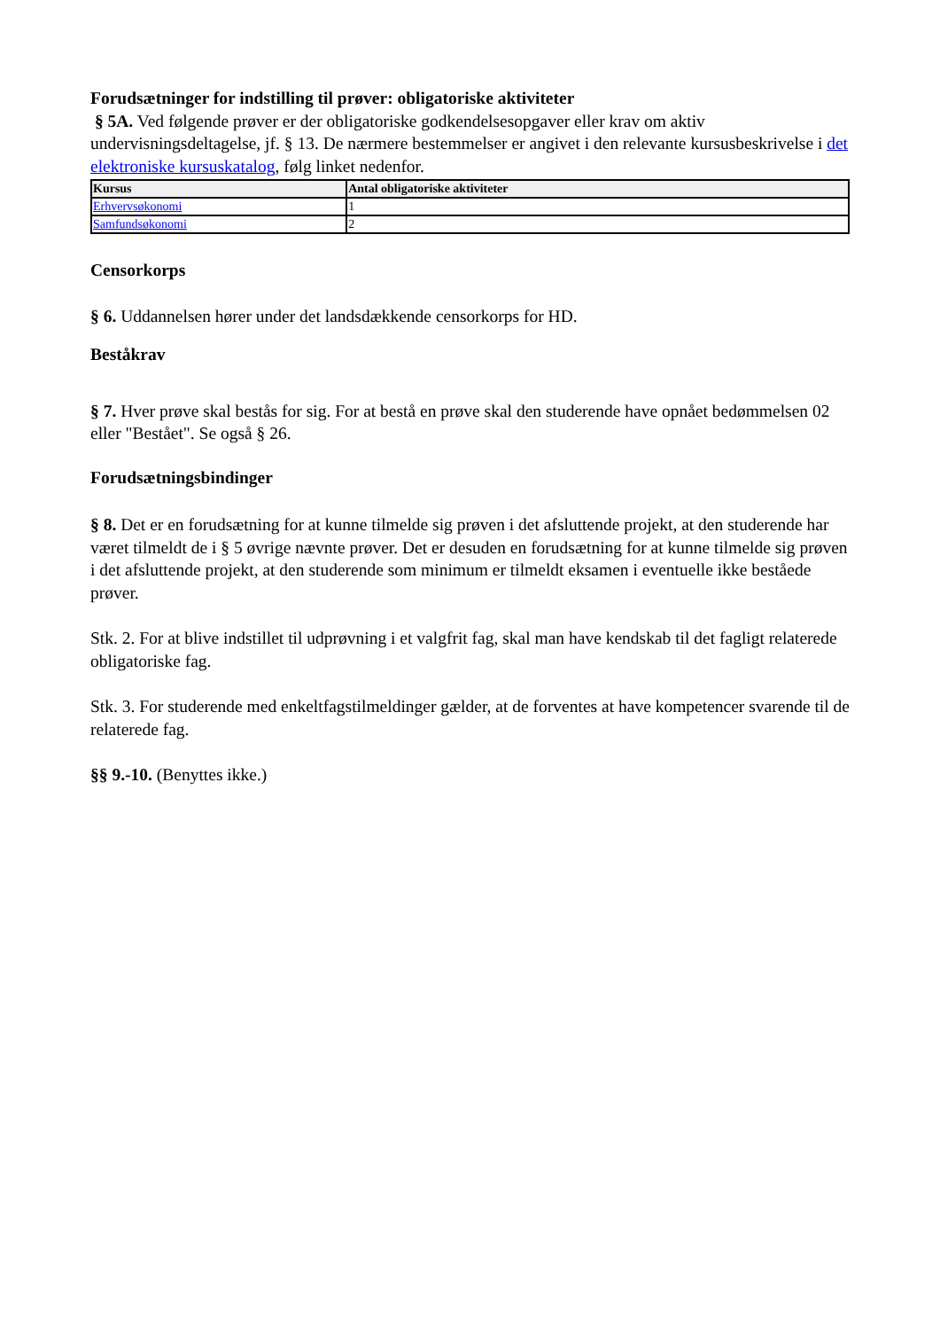Forudsætninger for indstilling til prøver: obligatoriske aktiviteter
§ 5A. Ved følgende prøver er der obligatoriske godkendelsesopgaver eller krav om aktiv undervisningsdeltagelse, jf. § 13. De nærmere bestemmelser er angivet i den relevante kursusbeskrivelse i det elektroniske kursuskatalog, følg linket nedenfor.
| Kursus | Antal obligatoriske aktiviteter |
| --- | --- |
| Erhvervsøkonomi | 1 |
| Samfundsøkonomi | 2 |
Censorkorps
§ 6. Uddannelsen hører under det landsdækkende censorkorps for HD.
Beståkrav
§ 7. Hver prøve skal bestås for sig. For at bestå en prøve skal den studerende have opnået bedømmelsen 02 eller "Bestået". Se også § 26.
Forudsætningsbindinger
§ 8. Det er en forudsætning for at kunne tilmelde sig prøven i det afsluttende projekt, at den studerende har været tilmeldt de i § 5 øvrige nævnte prøver. Det er desuden en forudsætning for at kunne tilmelde sig prøven i det afsluttende projekt, at den studerende som minimum er tilmeldt eksamen i eventuelle ikke beståede prøver.
Stk. 2. For at blive indstillet til udprøvning i et valgfrit fag, skal man have kendskab til det fagligt relaterede obligatoriske fag.
Stk. 3. For studerende med enkeltfagstilmeldinger gælder, at de forventes at have kompetencer svarende til de relaterede fag.
§§ 9.-10. (Benyttes ikke.)